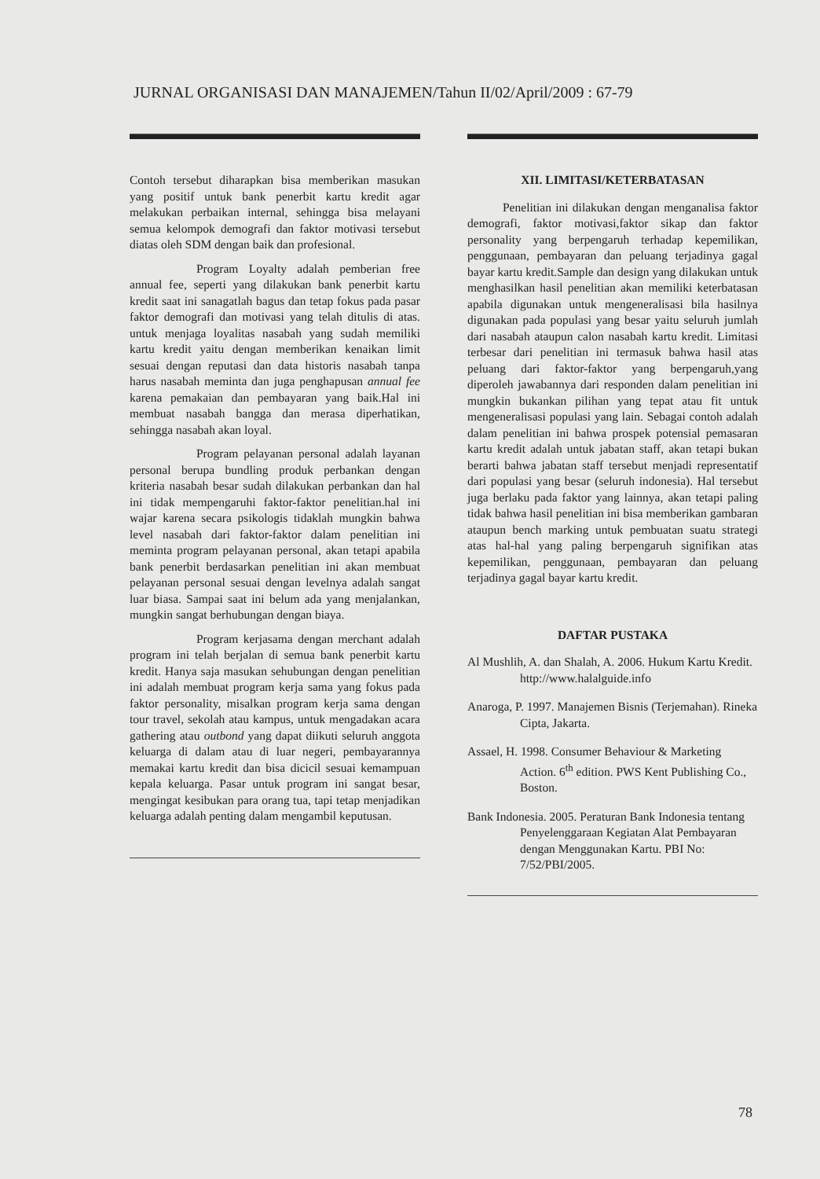JURNAL ORGANISASI DAN MANAJEMEN/Tahun II/02/April/2009 : 67-79
Contoh tersebut diharapkan bisa memberikan masukan yang positif untuk bank penerbit kartu kredit agar melakukan perbaikan internal, sehingga bisa melayani semua kelompok demografi dan faktor motivasi tersebut diatas oleh SDM dengan baik dan profesional.
Program Loyalty adalah pemberian free annual fee, seperti yang dilakukan bank penerbit kartu kredit saat ini sanagatlah bagus dan tetap fokus pada pasar faktor demografi dan motivasi yang telah ditulis di atas. untuk menjaga loyalitas nasabah yang sudah memiliki kartu kredit yaitu dengan memberikan kenaikan limit sesuai dengan reputasi dan data historis nasabah tanpa harus nasabah meminta dan juga penghapusan annual fee karena pemakaian dan pembayaran yang baik.Hal ini membuat nasabah bangga dan merasa diperhatikan, sehingga nasabah akan loyal.
Program pelayanan personal adalah layanan personal berupa bundling produk perbankan dengan kriteria nasabah besar sudah dilakukan perbankan dan hal ini tidak mempengaruhi faktor-faktor penelitian.hal ini wajar karena secara psikologis tidaklah mungkin bahwa level nasabah dari faktor-faktor dalam penelitian ini meminta program pelayanan personal, akan tetapi apabila bank penerbit berdasarkan penelitian ini akan membuat pelayanan personal sesuai dengan levelnya adalah sangat luar biasa. Sampai saat ini belum ada yang menjalankan, mungkin sangat berhubungan dengan biaya.
Program kerjasama dengan merchant adalah program ini telah berjalan di semua bank penerbit kartu kredit. Hanya saja masukan sehubungan dengan penelitian ini adalah membuat program kerja sama yang fokus pada faktor personality, misalkan program kerja sama dengan tour travel, sekolah atau kampus, untuk mengadakan acara gathering atau outbond yang dapat diikuti seluruh anggota keluarga di dalam atau di luar negeri, pembayarannya memakai kartu kredit dan bisa dicicil sesuai kemampuan kepala keluarga. Pasar untuk program ini sangat besar, mengingat kesibukan para orang tua, tapi tetap menjadikan keluarga adalah penting dalam mengambil keputusan.
XII. LIMITASI/KETERBATASAN
Penelitian ini dilakukan dengan menganalisa faktor demografi, faktor motivasi,faktor sikap dan faktor personality yang berpengaruh terhadap kepemilikan, penggunaan, pembayaran dan peluang terjadinya gagal bayar kartu kredit.Sample dan design yang dilakukan untuk menghasilkan hasil penelitian akan memiliki keterbatasan apabila digunakan untuk mengeneralisasi bila hasilnya digunakan pada populasi yang besar yaitu seluruh jumlah dari nasabah ataupun calon nasabah kartu kredit. Limitasi terbesar dari penelitian ini termasuk bahwa hasil atas peluang dari faktor-faktor yang berpengaruh,yang diperoleh jawabannya dari responden dalam penelitian ini mungkin bukankan pilihan yang tepat atau fit untuk mengeneralisasi populasi yang lain. Sebagai contoh adalah dalam penelitian ini bahwa prospek potensial pemasaran kartu kredit adalah untuk jabatan staff, akan tetapi bukan berarti bahwa jabatan staff tersebut menjadi representatif dari populasi yang besar (seluruh indonesia). Hal tersebut juga berlaku pada faktor yang lainnya, akan tetapi paling tidak bahwa hasil penelitian ini bisa memberikan gambaran ataupun bench marking untuk pembuatan suatu strategi atas hal-hal yang paling berpengaruh signifikan atas kepemilikan, penggunaan, pembayaran dan peluang terjadinya gagal bayar kartu kredit.
DAFTAR PUSTAKA
Al Mushlih, A. dan Shalah, A. 2006. Hukum Kartu Kredit.
http://www.halalguide.info
Anaroga, P. 1997. Manajemen Bisnis (Terjemahan). Rineka Cipta, Jakarta.
Assael, H. 1998. Consumer Behaviour & Marketing Action. 6<sup>th</sup> edition. PWS Kent Publishing Co., Boston.
Bank Indonesia. 2005. Peraturan Bank Indonesia tentang Penyelenggaraan Kegiatan Alat Pembayaran dengan Menggunakan Kartu. PBI No: 7/52/PBI/2005.
78